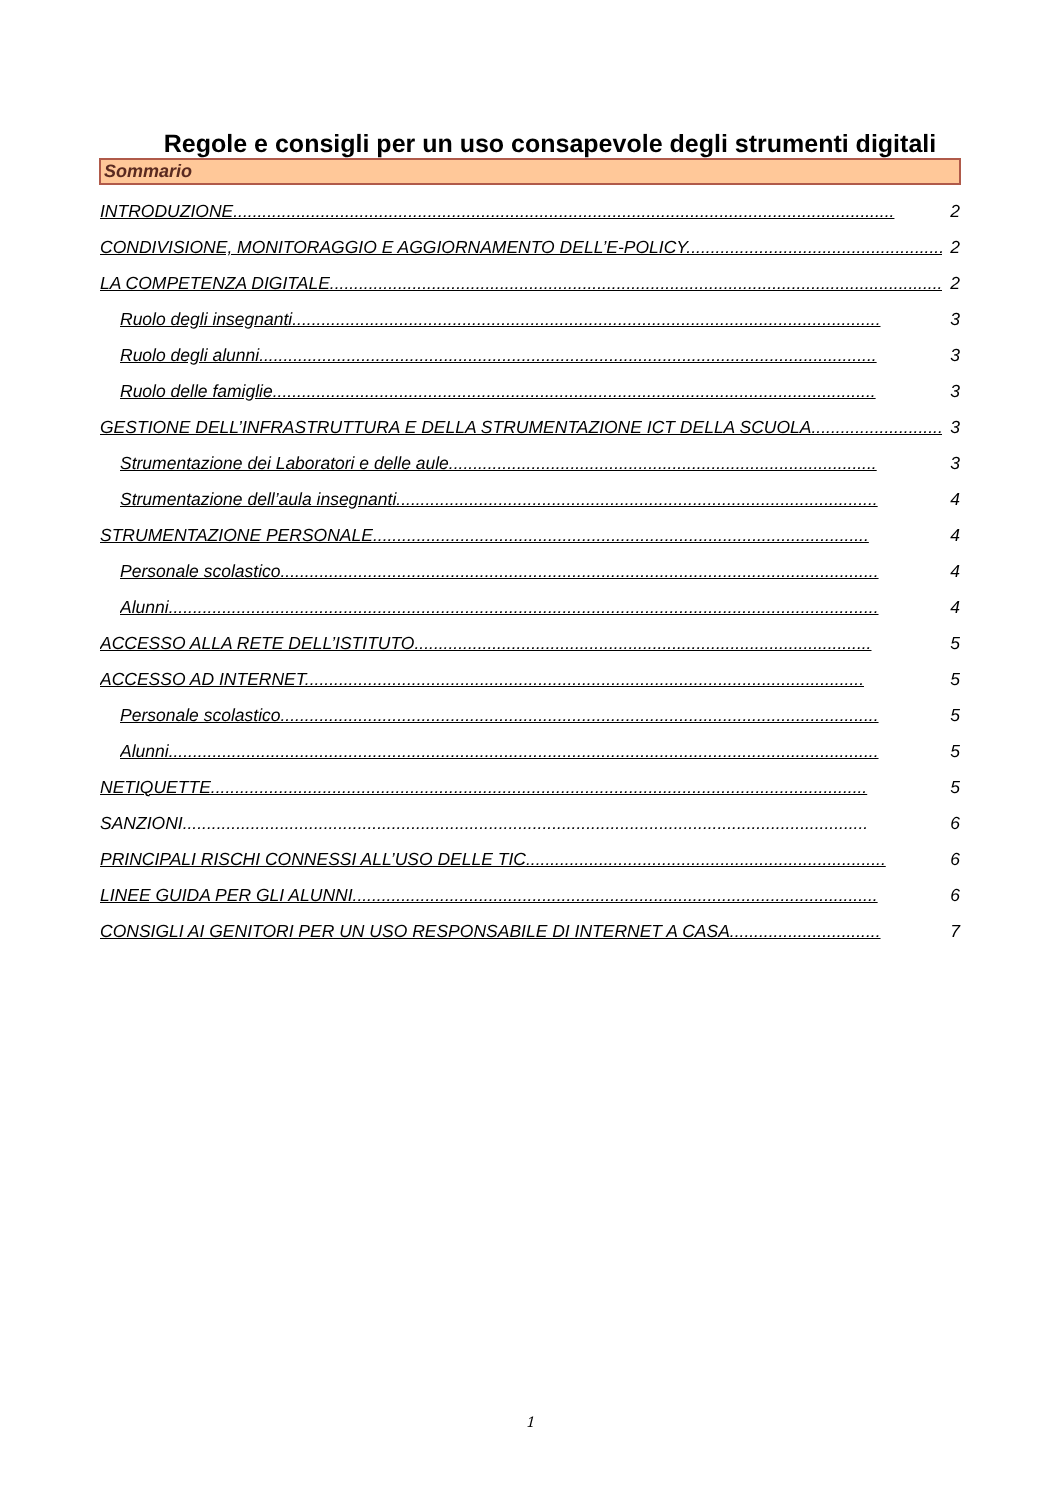Regole e consigli per un uso consapevole degli strumenti digitali
Sommario
INTRODUZIONE........................................................................................................................................ 2
CONDIVISIONE, MONITORAGGIO E AGGIORNAMENTO DELL’E-POLICY...................................................... 2
LA COMPETENZA DIGITALE.............................................................................................................................. 2
Ruolo degli insegnanti......................................................................................................................... 3
Ruolo degli alunni............................................................................................................................... 3
Ruolo delle famiglie............................................................................................................................ 3
GESTIONE DELL’INFRASTRUTTURA E DELLA STRUMENTAZIONE ICT DELLA SCUOLA........................... 3
Strumentazione dei Laboratori e delle aule........................................................................................ 3
Strumentazione dell’aula insegnanti................................................................................................... 4
STRUMENTAZIONE PERSONALE...................................................................................................... 4
Personale scolastico........................................................................................................................... 4
Alunni.................................................................................................................................................. 4
ACCESSO ALLA RETE DELL’ISTITUTO.............................................................................................. 5
ACCESSO AD INTERNET................................................................................................................... 5
Personale scolastico........................................................................................................................... 5
Alunni.................................................................................................................................................. 5
NETIQUETTE....................................................................................................................................... 5
SANZIONI............................................................................................................................................. 6
PRINCIPALI RISCHI CONNESSI ALL’USO DELLE TIC.......................................................................... 6
LINEE GUIDA PER GLI ALUNNI............................................................................................................ 6
CONSIGLI AI GENITORI PER UN USO RESPONSABILE DI INTERNET A CASA............................... 7
1